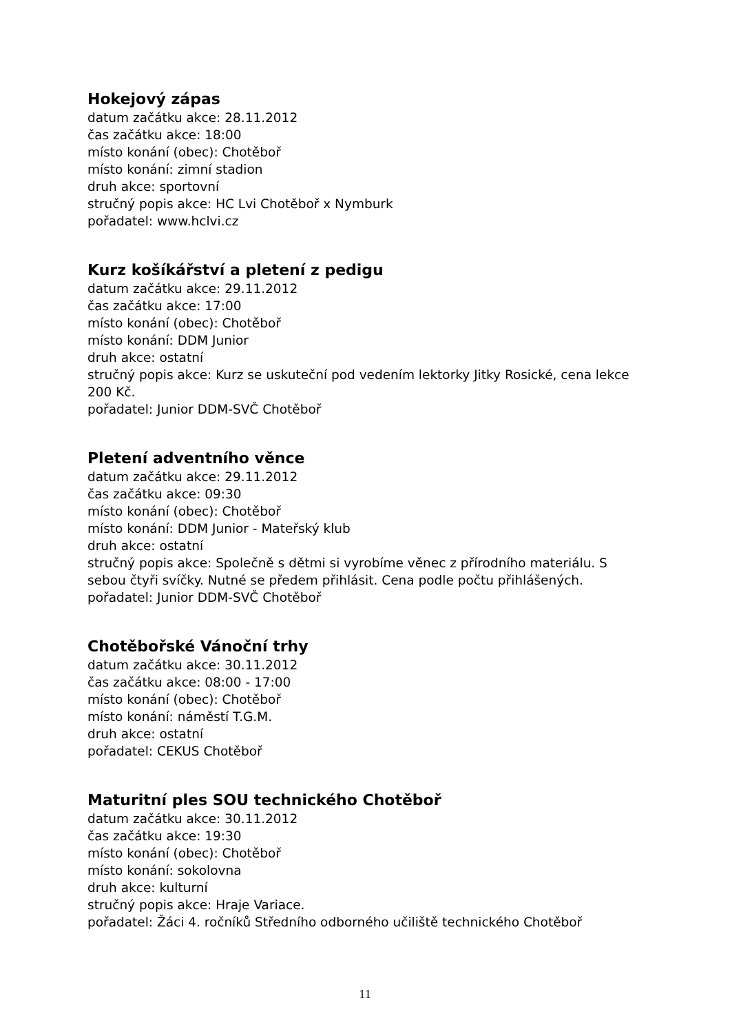Hokejový zápas
datum začátku akce: 28.11.2012
čas začátku akce: 18:00
místo konání (obec): Chotěboř
místo konání: zimní stadion
druh akce: sportovní
stručný popis akce: HC Lvi Chotěboř x Nymburk
pořadatel: www.hclvi.cz
Kurz košíkářství a pletení z pedigu
datum začátku akce: 29.11.2012
čas začátku akce: 17:00
místo konání (obec): Chotěboř
místo konání: DDM Junior
druh akce: ostatní
stručný popis akce: Kurz se uskuteční pod vedením lektorky Jitky Rosické, cena lekce 200 Kč.
pořadatel: Junior DDM-SVČ Chotěboř
Pletení adventního věnce
datum začátku akce: 29.11.2012
čas začátku akce: 09:30
místo konání (obec): Chotěboř
místo konání: DDM Junior - Mateřský klub
druh akce: ostatní
stručný popis akce: Společně s dětmi si vyrobíme věnec z přírodního materiálu. S sebou čtyři svíčky. Nutné se předem přihlásit. Cena podle počtu přihlášených.
pořadatel: Junior DDM-SVČ Chotěboř
Chotěbořské Vánoční trhy
datum začátku akce: 30.11.2012
čas začátku akce: 08:00 - 17:00
místo konání (obec): Chotěboř
místo konání: náměstí T.G.M.
druh akce: ostatní
pořadatel: CEKUS Chotěboř
Maturitní ples SOU technického Chotěboř
datum začátku akce: 30.11.2012
čas začátku akce: 19:30
místo konání (obec): Chotěboř
místo konání: sokolovna
druh akce: kulturní
stručný popis akce: Hraje Variace.
pořadatel: Žáci 4. ročníků Středního odborného učiliště technického Chotěboř
11